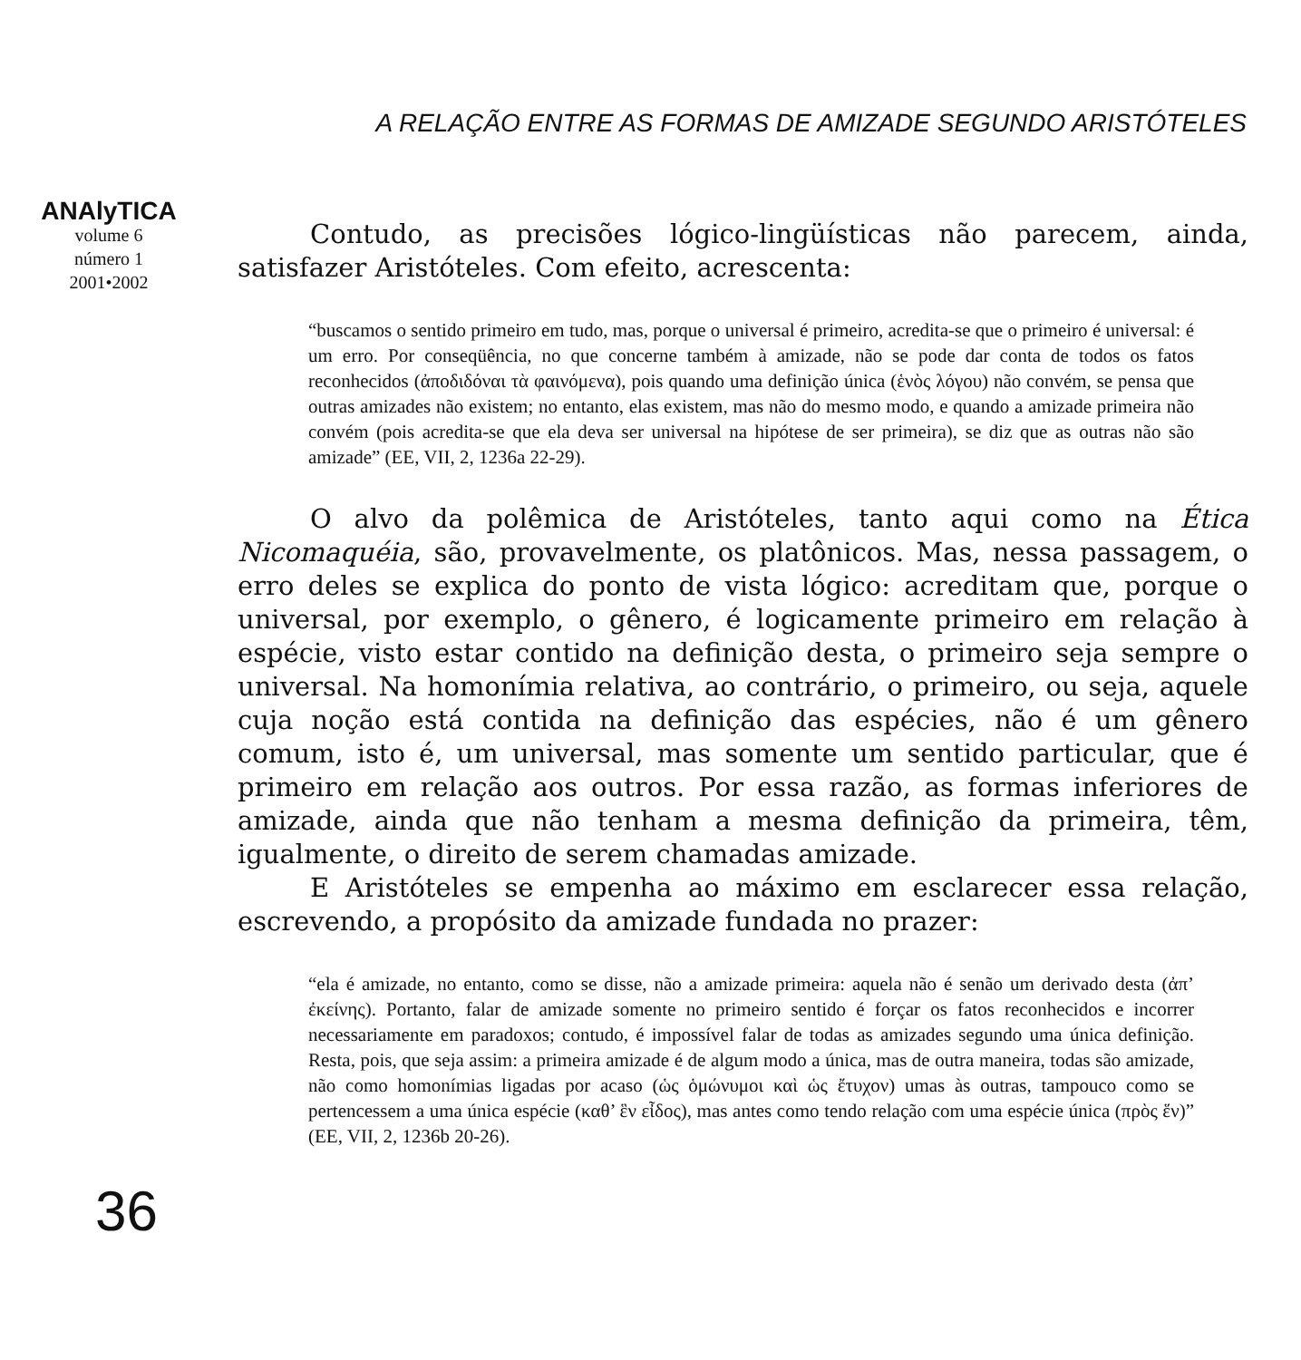A RELAÇÃO ENTRE AS FORMAS DE AMIZADE SEGUNDO ARISTÓTELES
ANAlyTICA
volume 6
número 1
2001•2002
Contudo, as precisões lógico-lingüísticas não parecem, ainda, satisfazer Aristóteles. Com efeito, acrescenta:
“buscamos o sentido primeiro em tudo, mas, porque o universal é primeiro, acredita-se que o primeiro é universal: é um erro. Por conseqüência, no que concerne também à amizade, não se pode dar conta de todos os fatos reconhecidos (ἀποδιδόναι τὰ φαινόμενα), pois quando uma definição única (ἑνὸς λόγου) não convém, se pensa que outras amizades não existem; no entanto, elas existem, mas não do mesmo modo, e quando a amizade primeira não convém (pois acredita-se que ela deva ser universal na hipótese de ser primeira), se diz que as outras não são amizade” (EE, VII, 2, 1236a 22-29).
O alvo da polêmica de Aristóteles, tanto aqui como na Ética Nicomaquéia, são, provavelmente, os platônicos. Mas, nessa passagem, o erro deles se explica do ponto de vista lógico: acreditam que, porque o universal, por exemplo, o gênero, é logicamente primeiro em relação à espécie, visto estar contido na definição desta, o primeiro seja sempre o universal. Na homonímia relativa, ao contrário, o primeiro, ou seja, aquele cuja noção está contida na definição das espécies, não é um gênero comum, isto é, um universal, mas somente um sentido particular, que é primeiro em relação aos outros. Por essa razão, as formas inferiores de amizade, ainda que não tenham a mesma definição da primeira, têm, igualmente, o direito de serem chamadas amizade.
E Aristóteles se empenha ao máximo em esclarecer essa relação, escrevendo, a propósito da amizade fundada no prazer:
“ela é amizade, no entanto, como se disse, não a amizade primeira: aquela não é senão um derivado desta (ἀπ’ ἐκείνης). Portanto, falar de amizade somente no primeiro sentido é forçar os fatos reconhecidos e incorrer necessariamente em paradoxos; contudo, é impossível falar de todas as amizades segundo uma única definição. Resta, pois, que seja assim: a primeira amizade é de algum modo a única, mas de outra maneira, todas são amizade, não como homonímias ligadas por acaso (ὡς ὁμώνυμοι καὶ ὡς ἔτυχον) umas às outras, tampouco como se pertencessem a uma única espécie (καθ’ ἓν εἶδος), mas antes como tendo relação com uma espécie única (πρὸς ἕν)” (EE, VII, 2, 1236b 20-26).
36